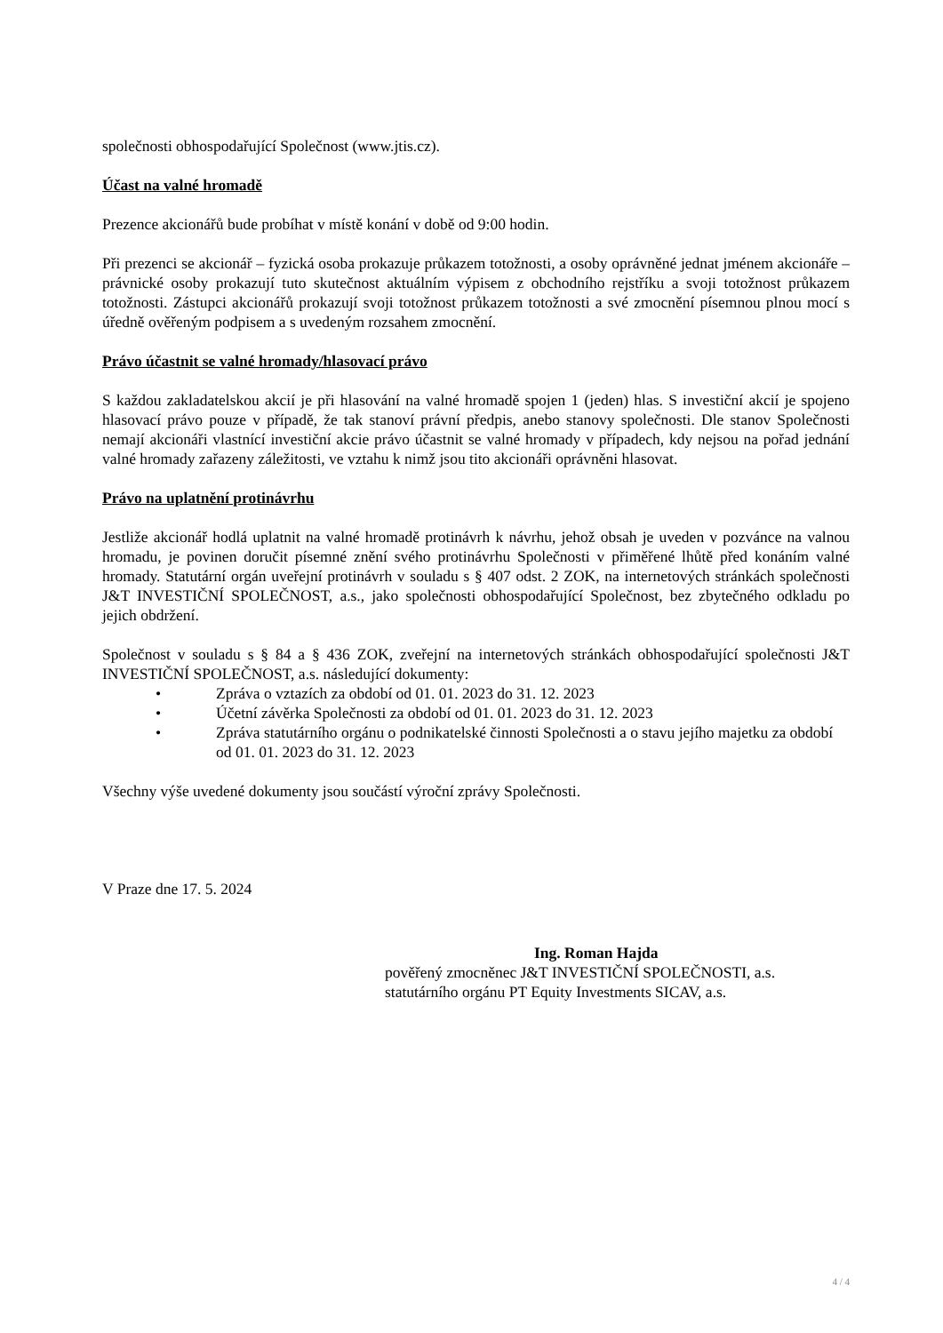společnosti obhospodařující Společnost (www.jtis.cz).
Účast na valné hromadě
Prezence akcionářů bude probíhat v místě konání v době od 9:00 hodin.
Při prezenci se akcionář – fyzická osoba prokazuje průkazem totožnosti, a osoby oprávněné jednat jménem akcionáře – právnické osoby prokazují tuto skutečnost aktuálním výpisem z obchodního rejstříku a svoji totožnost průkazem totožnosti. Zástupci akcionářů prokazují svoji totožnost průkazem totožnosti a své zmocnění písemnou plnou mocí s úředně ověřeným podpisem a s uvedeným rozsahem zmocnění.
Právo účastnit se valné hromady/hlasovací právo
S každou zakladatelskou akcií je při hlasování na valné hromadě spojen 1 (jeden) hlas. S investiční akcií je spojeno hlasovací právo pouze v případě, že tak stanoví právní předpis, anebo stanovy společnosti. Dle stanov Společnosti nemají akcionáři vlastnící investiční akcie právo účastnit se valné hromady v případech, kdy nejsou na pořad jednání valné hromady zařazeny záležitosti, ve vztahu k nimž jsou tito akcionáři oprávněni hlasovat.
Právo na uplatnění protinávrhu
Jestliže akcionář hodlá uplatnit na valné hromadě protinávrh k návrhu, jehož obsah je uveden v pozvánce na valnou hromadu, je povinen doručit písemné znění svého protinávrhu Společnosti v přiměřené lhůtě před konáním valné hromady. Statutární orgán uveřejní protinávrh v souladu s § 407 odst. 2 ZOK, na internetových stránkách společnosti J&T INVESTIČNÍ SPOLEČNOST, a.s., jako společnosti obhospodařující Společnost, bez zbytečného odkladu po jejich obdržení.
Společnost v souladu s § 84 a § 436 ZOK, zveřejní na internetových stránkách obhospodařující společnosti J&T INVESTIČNÍ SPOLEČNOST, a.s. následující dokumenty:
• Zpráva o vztazích za období od 01. 01. 2023 do 31. 12. 2023
• Účetní závěrka Společnosti za období od 01. 01. 2023 do 31. 12. 2023
• Zpráva statutárního orgánu o podnikatelské činnosti Společnosti a o stavu jejího majetku za období od 01. 01. 2023 do 31. 12. 2023
Všechny výše uvedené dokumenty jsou součástí výroční zprávy Společnosti.
V Praze dne 17. 5. 2024
Ing. Roman Hajda
pověřený zmocněnec J&T INVESTIČNÍ SPOLEČNOSTI, a.s.
statutárního orgánu PT Equity Investments SICAV, a.s.
4 / 4